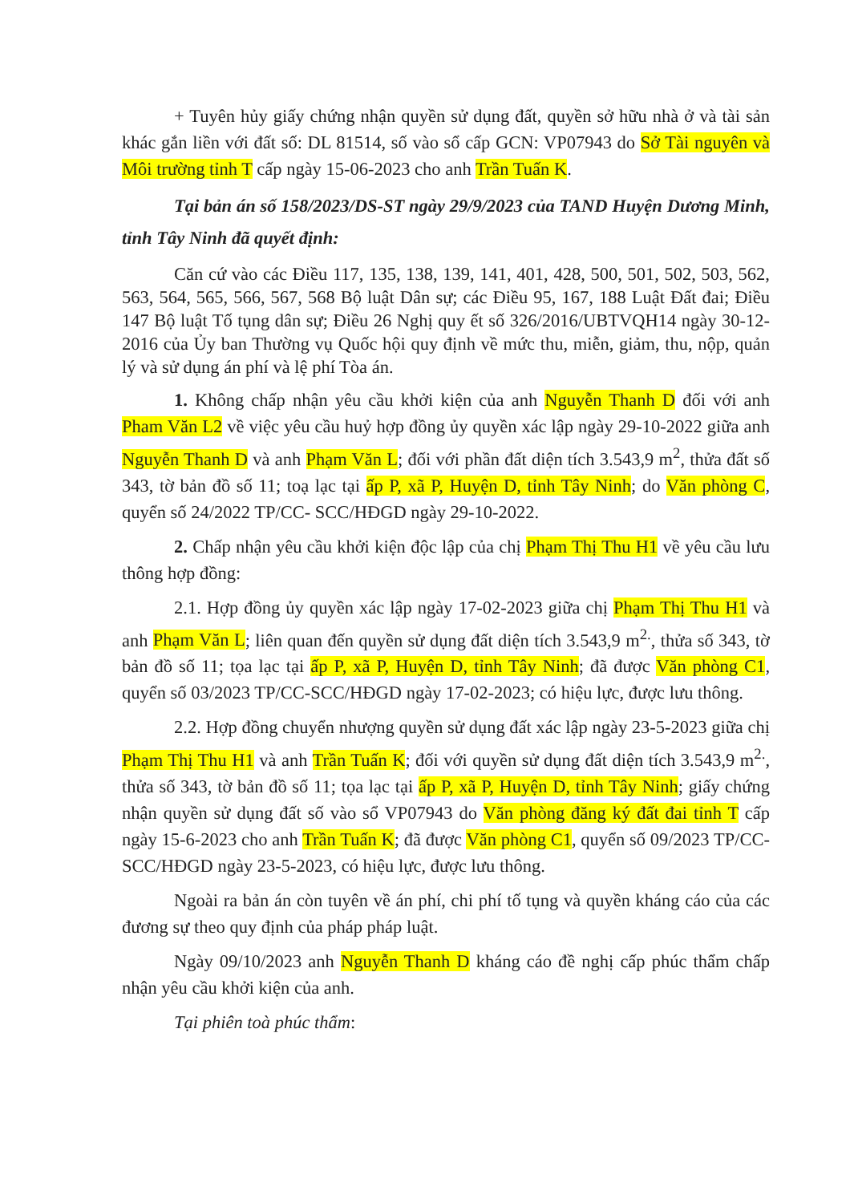+ Tuyên hủy giấy chứng nhận quyền sử dụng đất, quyền sở hữu nhà ở và tài sản khác gắn liền với đất số: DL 81514, số vào sổ cấp GCN: VP07943 do Sở Tài nguyên và Môi trường tỉnh T cấp ngày 15-06-2023 cho anh Trần Tuấn K.
Tại bản án số 158/2023/DS-ST ngày 29/9/2023 của TAND Huyện Dương Minh, tỉnh Tây Ninh đã quyết định:
Căn cứ vào các Điều 117, 135, 138, 139, 141, 401, 428, 500, 501, 502, 503, 562, 563, 564, 565, 566, 567, 568 Bộ luật Dân sự; các Điều 95, 167, 188 Luật Đất đai; Điều 147 Bộ luật Tố tụng dân sự; Điều 26 Nghị quy ết số 326/2016/UBTVQH14 ngày 30-12-2016 của Ủy ban Thường vụ Quốc hội quy định về mức thu, miễn, giảm, thu, nộp, quản lý và sử dụng án phí và lệ phí Tòa án.
1. Không chấp nhận yêu cầu khởi kiện của anh Nguyễn Thanh D đối với anh Pham Văn L2 về việc yêu cầu huỷ hợp đồng ủy quyền xác lập ngày 29-10-2022 giữa anh Nguyễn Thanh D và anh Phạm Văn L; đối với phần đất diện tích 3.543,9 m<sup>2</sup>, thửa đất số 343, tờ bản đồ số 11; toạ lạc tại ấp P, xã P, Huyện D, tỉnh Tây Ninh; do Văn phòng C, quyển số 24/2022 TP/CC- SCC/HĐGD ngày 29-10-2022.
2. Chấp nhận yêu cầu khởi kiện độc lập của chị Phạm Thị Thu H1 về yêu cầu lưu thông hợp đồng:
2.1. Hợp đồng ủy quyền xác lập ngày 17-02-2023 giữa chị Phạm Thị Thu H1 và anh Phạm Văn L; liên quan đến quyền sử dụng đất diện tích 3.543,9 m<sup>2.</sup>, thửa số 343, tờ bản đồ số 11; tọa lạc tại ấp P, xã P, Huyện D, tỉnh Tây Ninh; đã được Văn phòng C1, quyển số 03/2023 TP/CC-SCC/HĐGD ngày 17-02-2023; có hiệu lực, được lưu thông.
2.2. Hợp đồng chuyển nhượng quyền sử dụng đất xác lập ngày 23-5-2023 giữa chị Phạm Thị Thu H1 và anh Trần Tuấn K; đối với quyền sử dụng đất diện tích 3.543,9 m<sup>2.</sup>, thửa số 343, tờ bản đồ số 11; tọa lạc tại ấp P, xã P, Huyện D, tỉnh Tây Ninh; giấy chứng nhận quyền sử dụng đất số vào sổ VP07943 do Văn phòng đăng ký đất đai tỉnh T cấp ngày 15-6-2023 cho anh Trần Tuấn K; đã được Văn phòng C1, quyển số 09/2023 TP/CC-SCC/HĐGD ngày 23-5-2023, có hiệu lực, được lưu thông.
Ngoài ra bản án còn tuyên về án phí, chi phí tố tụng và quyền kháng cáo của các đương sự theo quy định của pháp pháp luật.
Ngày 09/10/2023 anh Nguyễn Thanh D kháng cáo đề nghị cấp phúc thẩm chấp nhận yêu cầu khởi kiện của anh.
Tại phiên toà phúc thẩm: